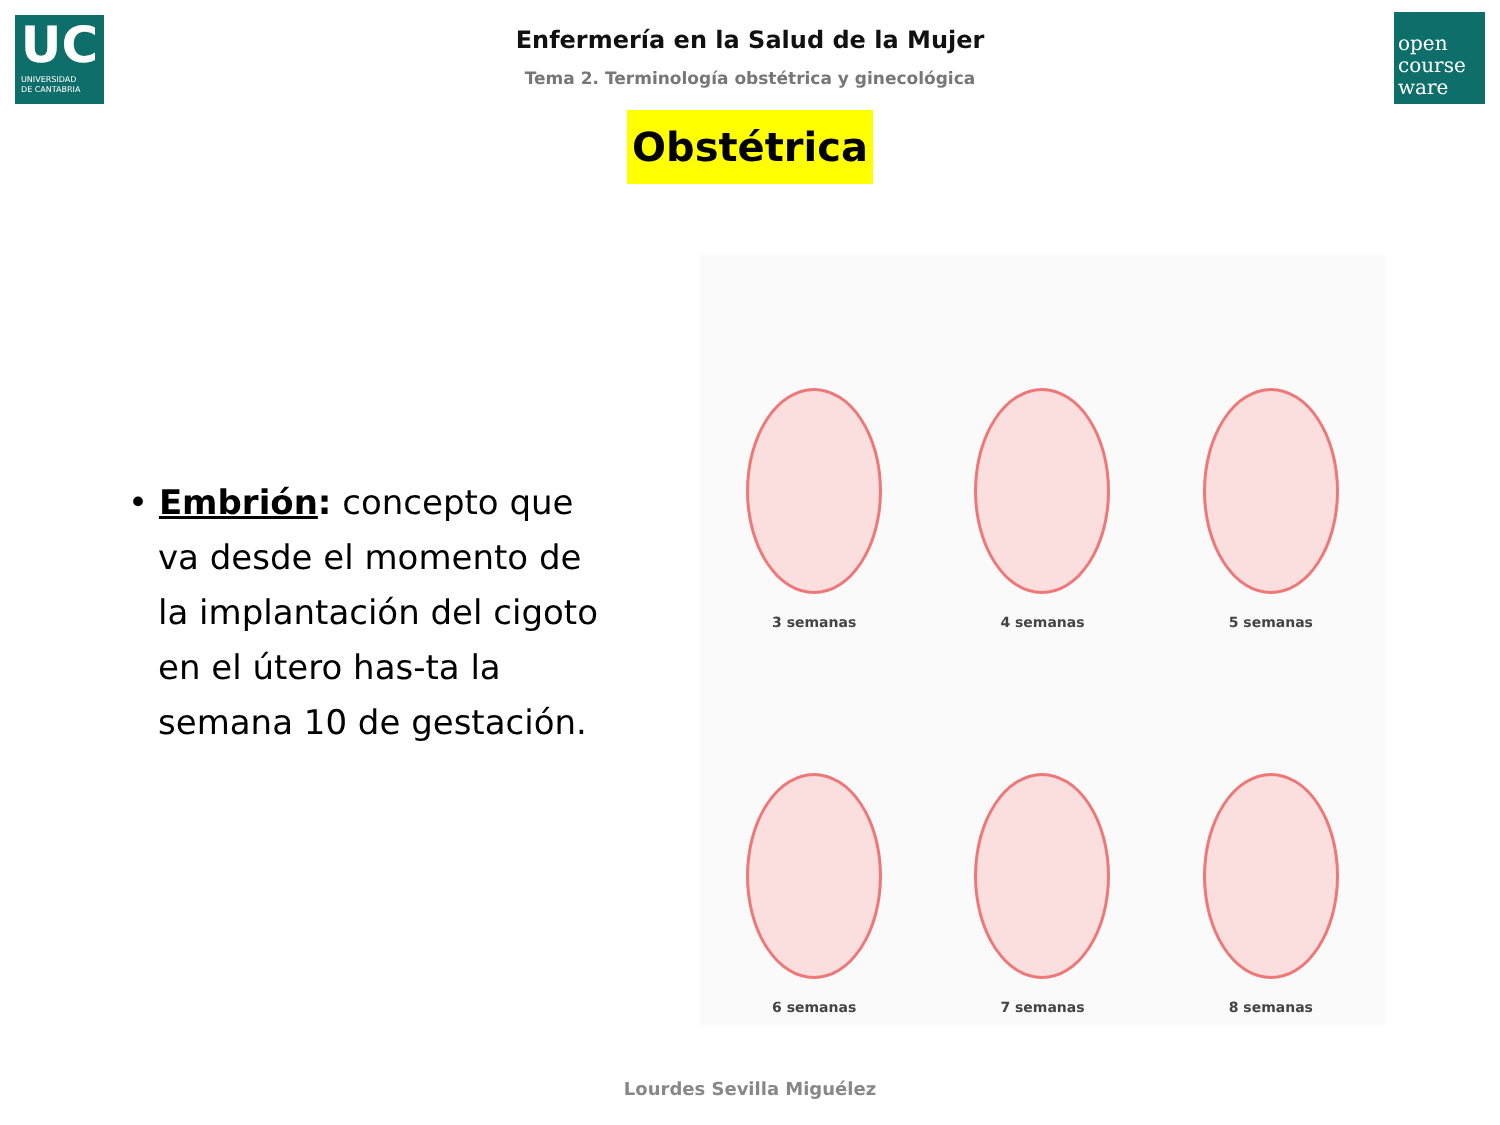UC
UNIVERSIDAD
DE CANTABRIA
open
course
ware
Enfermería en la Salud de la Mujer
Tema 2. Terminología obstétrica y ginecológica
Obstétrica
• Embrión: concepto que va desde el momento de la implantación del cigoto en el útero has-ta la semana 10 de gestación.
3 semanas
4 semanas
5 semanas
6 semanas
7 semanas
8 semanas
Lourdes Sevilla Miguélez